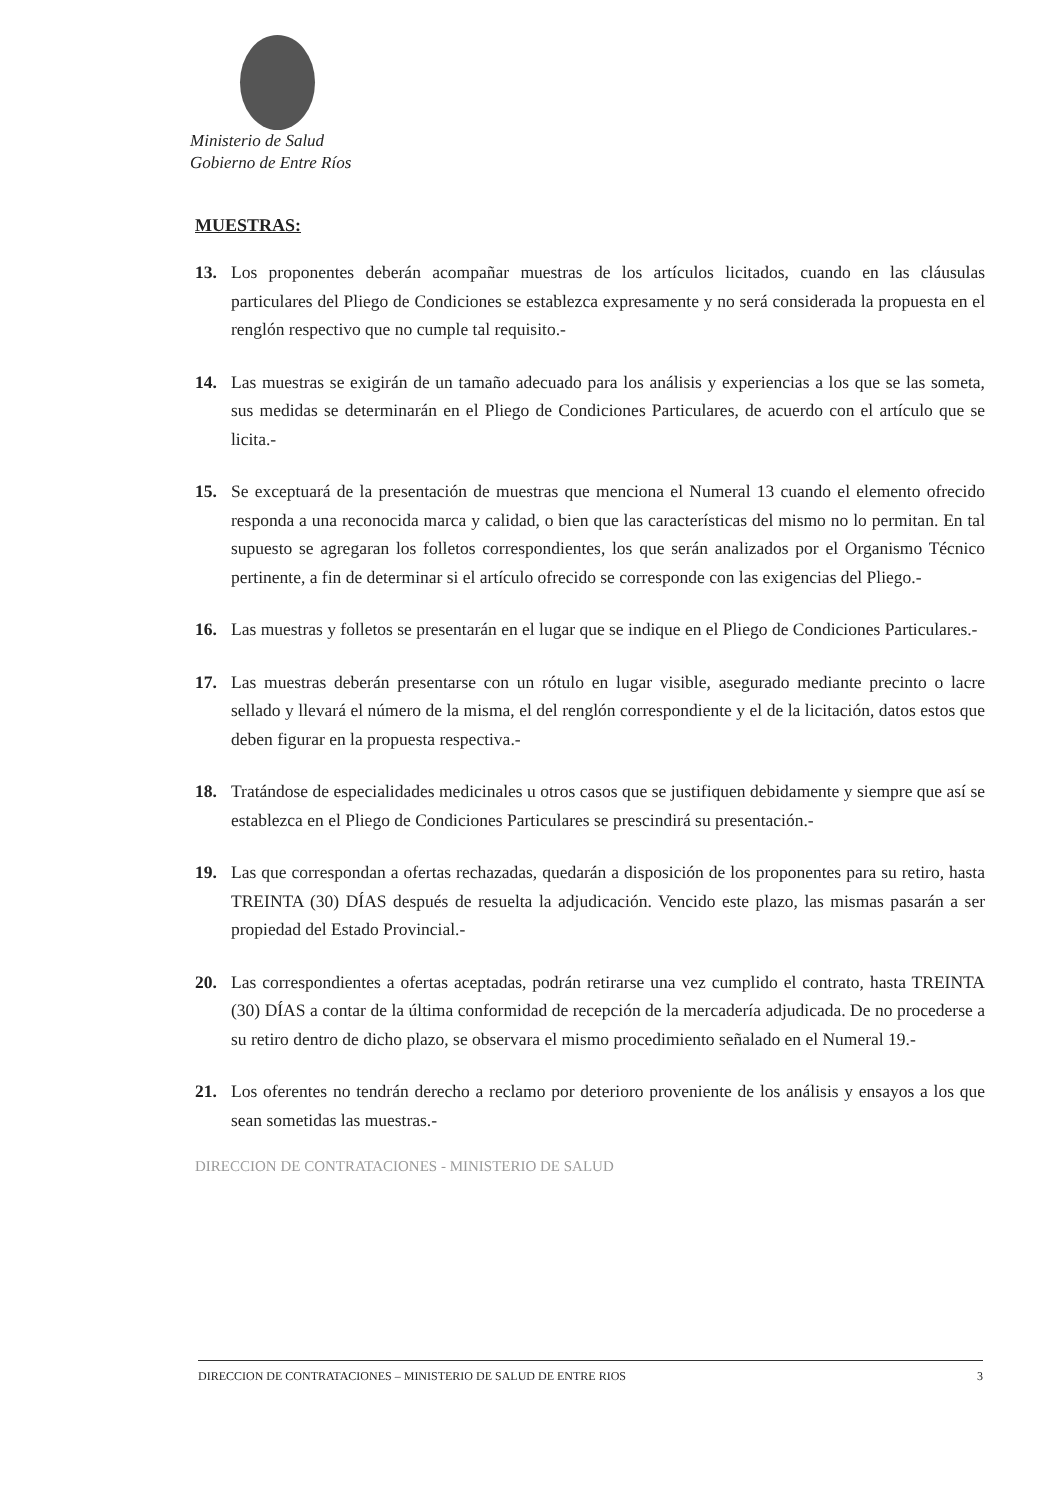Ministerio de Salud
Gobierno de Entre Ríos
MUESTRAS:
13. Los proponentes deberán acompañar muestras de los artículos licitados, cuando en las cláusulas particulares del Pliego de Condiciones se establezca expresamente y no será considerada la propuesta en el renglón respectivo que no cumple tal requisito.-
14. Las muestras se exigirán de un tamaño adecuado para los análisis y experiencias a los que se las someta, sus medidas se determinarán en el Pliego de Condiciones Particulares, de acuerdo con el artículo que se licita.-
15. Se exceptuará de la presentación de muestras que menciona el Numeral 13 cuando el elemento ofrecido responda a una reconocida marca y calidad, o bien que las características del mismo no lo permitan. En tal supuesto se agregaran los folletos correspondientes, los que serán analizados por el Organismo Técnico pertinente, a fin de determinar si el artículo ofrecido se corresponde con las exigencias del Pliego.-
16. Las muestras y folletos se presentarán en el lugar que se indique en el Pliego de Condiciones Particulares.-
17. Las muestras deberán presentarse con un rótulo en lugar visible, asegurado mediante precinto o lacre sellado y llevará el número de la misma, el del renglón correspondiente y el de la licitación, datos estos que deben figurar en la propuesta respectiva.-
18. Tratándose de especialidades medicinales u otros casos que se justifiquen debidamente y siempre que así se establezca en el Pliego de Condiciones Particulares se prescindirá su presentación.-
19. Las que correspondan a ofertas rechazadas, quedarán a disposición de los proponentes para su retiro, hasta TREINTA (30) DÍAS después de resuelta la adjudicación. Vencido este plazo, las mismas pasarán a ser propiedad del Estado Provincial.-
20. Las correspondientes a ofertas aceptadas, podrán retirarse una vez cumplido el contrato, hasta TREINTA (30) DÍAS a contar de la última conformidad de recepción de la mercadería adjudicada. De no procederse a su retiro dentro de dicho plazo, se observara el mismo procedimiento señalado en el Numeral 19.-
21. Los oferentes no tendrán derecho a reclamo por deterioro proveniente de los análisis y ensayos a los que sean sometidas las muestras.-
DIRECCION DE CONTRATACIONES - MINISTERIO DE SALUD
DIRECCION DE CONTRATACIONES – MINISTERIO DE SALUD DE ENTRE RIOS 3